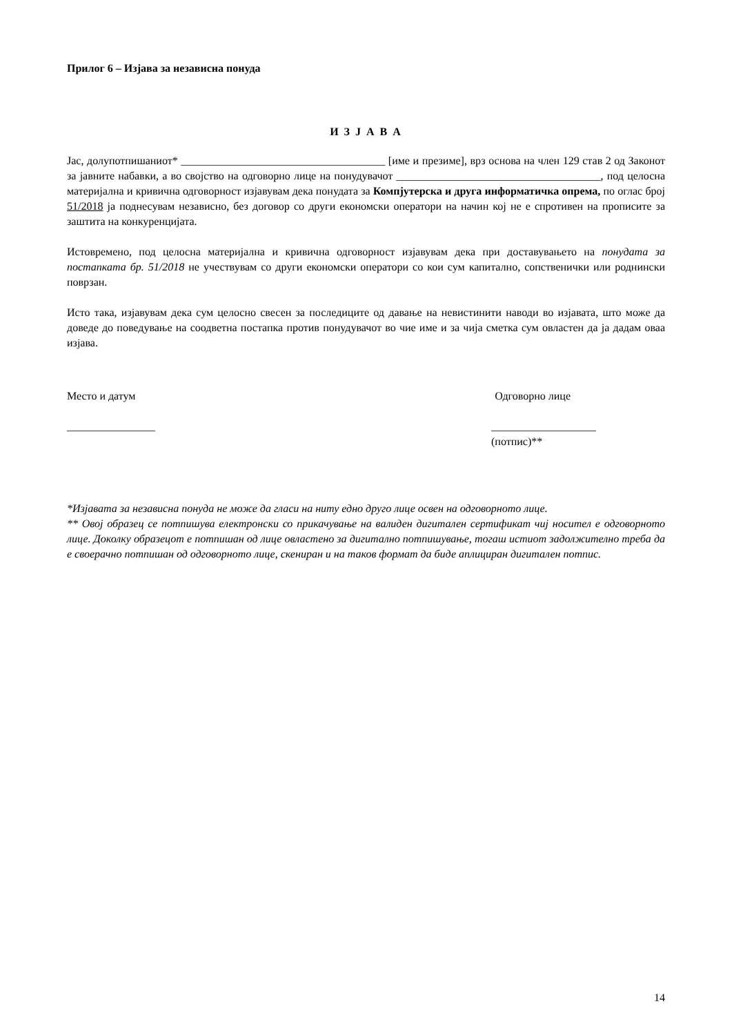Прилог 6 – Изјава за независна понуда
И З Ј А В А
Јас, долупотпишаниот* _____________________________________ [име и презиме], врз основа на член 129 став 2 од Законот за јавните набавки, а во својство на одговорно лице на понудувачот _____________________________________, под целосна материјална и кривична одговорност изјавувам дека понудата за Компјутерска и друга информатичка опрема, по оглас број 51/2018 ја поднесувам независно, без договор со други економски оператори на начин кој не е спротивен на прописите за заштита на конкуренцијата.
Истовремено, под целосна материјална и кривична одговорност изјавувам дека при доставувањето на понудата за постапката бр. 51/2018 не учествувам со други економски оператори со кои сум капитално, сопственички или роднински поврзан.
Исто така, изјавувам дека сум целосно свесен за последиците од давање на невистинити наводи во изјавата, што може да доведе до поведување на соодветна постапка против понудувачот во чие име и за чија сметка сум овластен да ја дадам оваа изјава.
Место и датум Одговорно лице
________________ ___________________
(потпис)**
*Изјавата за независна понуда не може да гласи на ниту едно друго лице освен на одговорното лице.
** Овој образец се потпишува електронски со прикачување на валиден дигитален сертификат чиј носител е одговорното лице. Доколку образецот е потпишан од лице овластено за дигитално потпишување, тогаш истиот задолжително треба да е своерачно потпишан од одговорното лице, скениран и на таков формат да биде аплициран дигитален потпис.
14